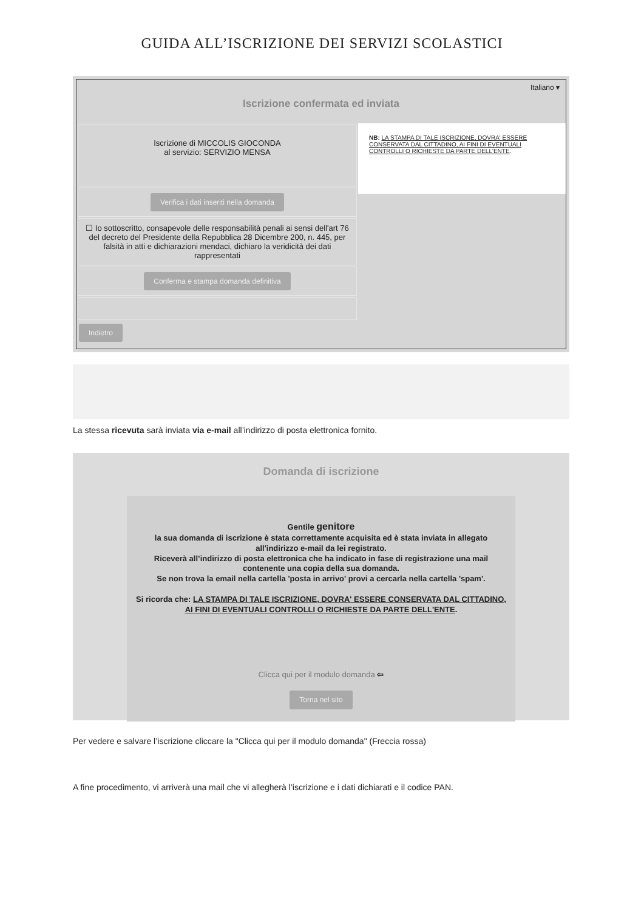GUIDA ALL’ISCRIZIONE DEI SERVIZI SCOLASTICI
Italiano ▾
Iscrizione confermata ed inviata
Iscrizione di MICCOLIS GIOCONDA
al servizio: SERVIZIO MENSA
Verifica i dati inseriti nella domanda
☐ Io sottoscritto, consapevole delle responsabilità penali ai sensi dell'art 76 del decreto del Presidente della Repubblica 28 Dicembre 200, n. 445, per falsità in atti e dichiarazioni mendaci, dichiaro la veridicità dei dati rappresentati
Conferma e stampa domanda definitiva
NB: LA STAMPA DI TALE ISCRIZIONE, DOVRA' ESSERE CONSERVATA DAL CITTADINO, AI FINI DI EVENTUALI CONTROLLI O RICHIESTE DA PARTE DELL'ENTE.
Indietro
La stessa ricevuta sarà inviata via e-mail all’indirizzo di posta elettronica fornito.
Domanda di iscrizione
Gentile genitore
la sua domanda di iscrizione è stata correttamente acquisita ed è stata inviata in allegato all'indirizzo e-mail da lei registrato.
Riceverà all’indirizzo di posta elettronica che ha indicato in fase di registrazione una mail contenente una copia della sua domanda.
Se non trova la email nella cartella 'posta in arrivo' provi a cercarla nella cartella 'spam'.
Si ricorda che: LA STAMPA DI TALE ISCRIZIONE, DOVRA' ESSERE CONSERVATA DAL CITTADINO, AI FINI DI EVENTUALI CONTROLLI O RICHIESTE DA PARTE DELL'ENTE.
Clicca qui per il modulo domanda ⇦
Torna nel sito
Per vedere e salvare l’iscrizione cliccare la "Clicca qui per il modulo domanda" (Freccia rossa)
A fine procedimento, vi arriverà una mail che vi allegherà l’iscrizione e i dati dichiarati e il codice PAN.